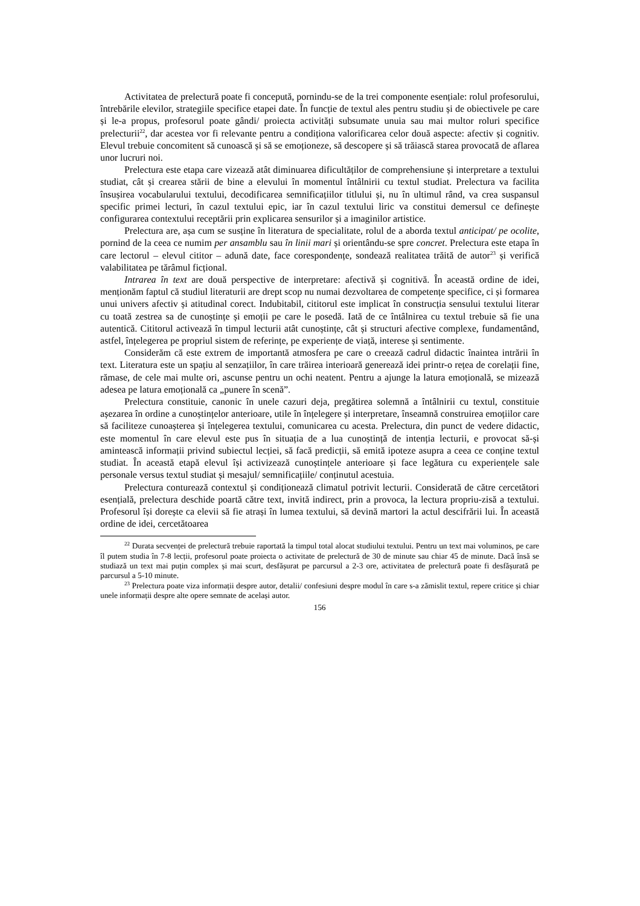Activitatea de prelectură poate fi concepută, pornindu-se de la trei componente esențiale: rolul profesorului, întrebările elevilor, strategiile specifice etapei date. În funcție de textul ales pentru studiu și de obiectivele pe care și le-a propus, profesorul poate gândi/ proiecta activități subsumate unuia sau mai multor roluri specifice prelecturii<sup>22</sup>, dar acestea vor fi relevante pentru a condiționa valorificarea celor două aspecte: afectiv și cognitiv. Elevul trebuie concomitent să cunoască și să se emoționeze, să descopere și să trăiască starea provocată de aflarea unor lucruri noi.
Prelectura este etapa care vizează atât diminuarea dificultăților de comprehensiune și interpretare a textului studiat, cât și crearea stării de bine a elevului în momentul întâlnirii cu textul studiat. Prelectura va facilita însușirea vocabularului textului, decodificarea semnificațiilor titlului și, nu în ultimul rând, va crea suspansul specific primei lecturi, în cazul textului epic, iar în cazul textului liric va constitui demersul ce definește configurarea contextului receptării prin explicarea sensurilor și a imaginilor artistice.
Prelectura are, așa cum se susține în literatura de specialitate, rolul de a aborda textul anticipat/ pe ocolite, pornind de la ceea ce numim per ansamblu sau în linii mari și orientându-se spre concret. Prelectura este etapa în care lectorul – elevul cititor – adună date, face corespondențe, sondează realitatea trăită de autor<sup>23</sup> și verifică valabilitatea pe tărâmul ficțional.
Intrarea în text are două perspective de interpretare: afectivă și cognitivă. În această ordine de idei, menționăm faptul că studiul literaturii are drept scop nu numai dezvoltarea de competențe specifice, ci și formarea unui univers afectiv și atitudinal corect. Indubitabil, cititorul este implicat în construcția sensului textului literar cu toată zestrea sa de cunoștințe și emoții pe care le posedă. Iată de ce întâlnirea cu textul trebuie să fie una autentică. Cititorul activează în timpul lecturii atât cunoștințe, cât și structuri afective complexe, fundamentând, astfel, înțelegerea pe propriul sistem de referințe, pe experiențe de viață, interese și sentimente.
Considerăm că este extrem de importantă atmosfera pe care o creează cadrul didactic înaintea intrării în text. Literatura este un spațiu al senzațiilor, în care trăirea interioară generează idei printr-o rețea de corelații fine, rămase, de cele mai multe ori, ascunse pentru un ochi neatent. Pentru a ajunge la latura emoțională, se mizează adesea pe latura emoțională ca „punere în scenă”.
Prelectura constituie, canonic în unele cazuri deja, pregătirea solemnă a întâlnirii cu textul, constituie așezarea în ordine a cunoștințelor anterioare, utile în înțelegere și interpretare, înseamnă construirea emoțiilor care să faciliteze cunoașterea și înțelegerea textului, comunicarea cu acesta. Prelectura, din punct de vedere didactic, este momentul în care elevul este pus în situația de a lua cunoștință de intenția lecturii, e provocat să-și amintească informații privind subiectul lecției, să facă predicții, să emită ipoteze asupra a ceea ce conține textul studiat. În această etapă elevul își activizează cunoștințele anterioare și face legătura cu experiențele sale personale versus textul studiat și mesajul/ semnificațiile/ conținutul acestuia.
Prelectura conturează contextul și condiționează climatul potrivit lecturii. Considerată de către cercetători esențială, prelectura deschide poartă către text, invită indirect, prin a provoca, la lectura propriu-zisă a textului. Profesorul își dorește ca elevii să fie atrași în lumea textului, să devină martori la actul descifrării lui. În această ordine de idei, cercetătoarea
<sup>22</sup> Durata secvenței de prelectură trebuie raportată la timpul total alocat studiului textului. Pentru un text mai voluminos, pe care îl putem studia în 7-8 lecții, profesorul poate proiecta o activitate de prelectură de 30 de minute sau chiar 45 de minute. Dacă însă se studiază un text mai puțin complex și mai scurt, desfășurat pe parcursul a 2-3 ore, activitatea de prelectură poate fi desfășurată pe parcursul a 5-10 minute.
<sup>23</sup> Prelectura poate viza informații despre autor, detalii/ confesiuni despre modul în care s-a zămislit textul, repere critice și chiar unele informații despre alte opere semnate de același autor.
156